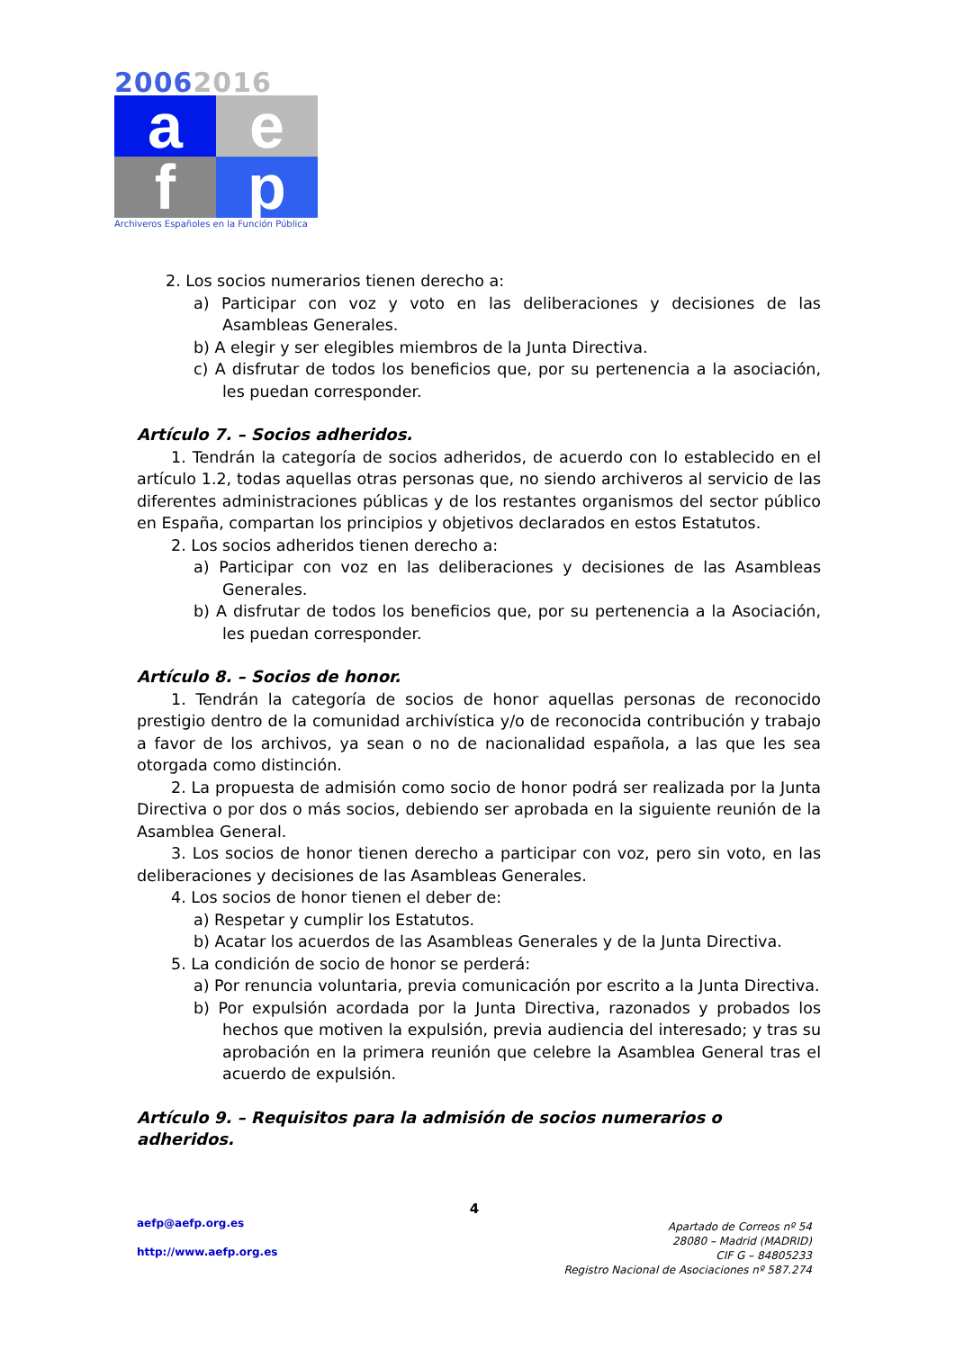20062016
a
e
f
p
Archiveros Españoles en la Función Pública
2. Los socios numerarios tienen derecho a:
a) Participar con voz y voto en las deliberaciones y decisiones de las Asambleas Generales.
b) A elegir y ser elegibles miembros de la Junta Directiva.
c) A disfrutar de todos los beneficios que, por su pertenencia a la asociación, les puedan corresponder.
Artículo 7. – Socios adheridos.
1. Tendrán la categoría de socios adheridos, de acuerdo con lo establecido en el artículo 1.2, todas aquellas otras personas que, no siendo archiveros al servicio de las diferentes administraciones públicas y de los restantes organismos del sector público en España, compartan los principios y objetivos declarados en estos Estatutos.
2. Los socios adheridos tienen derecho a:
a) Participar con voz en las deliberaciones y decisiones de las Asambleas Generales.
b) A disfrutar de todos los beneficios que, por su pertenencia a la Asociación, les puedan corresponder.
Artículo 8. – Socios de honor.
1. Tendrán la categoría de socios de honor aquellas personas de reconocido prestigio dentro de la comunidad archivística y/o de reconocida contribución y trabajo a favor de los archivos, ya sean o no de nacionalidad española, a las que les sea otorgada como distinción.
2. La propuesta de admisión como socio de honor podrá ser realizada por la Junta Directiva o por dos o más socios, debiendo ser aprobada en la siguiente reunión de la Asamblea General.
3. Los socios de honor tienen derecho a participar con voz, pero sin voto, en las deliberaciones y decisiones de las Asambleas Generales.
4. Los socios de honor tienen el deber de:
a) Respetar y cumplir los Estatutos.
b) Acatar los acuerdos de las Asambleas Generales y de la Junta Directiva.
5. La condición de socio de honor se perderá:
a) Por renuncia voluntaria, previa comunicación por escrito a la Junta Directiva.
b) Por expulsión acordada por la Junta Directiva, razonados y probados los hechos que motiven la expulsión, previa audiencia del interesado; y tras su aprobación en la primera reunión que celebre la Asamblea General tras el acuerdo de expulsión.
Artículo 9. – Requisitos para la admisión de socios numerarios o adheridos.
4
aefp@aefp.org.es
http://www.aefp.org.es
Apartado de Correos nº 54
28080 – Madrid (MADRID)
CIF G – 84805233
Registro Nacional de Asociaciones nº 587.274